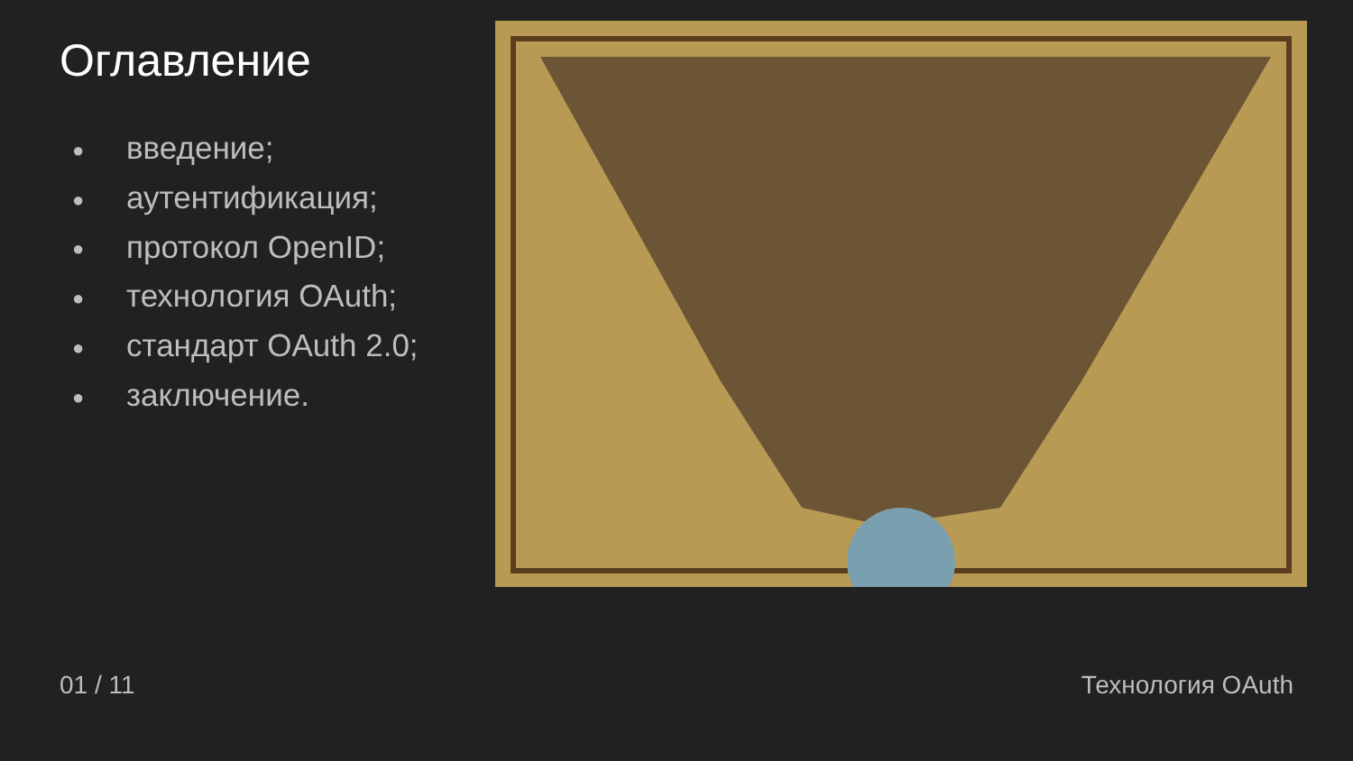Оглавление
● введение;
● аутентификация;
● протокол OpenID;
● технология OAuth;
● стандарт OAuth 2.0;
● заключение.
01 / 11 Технология OAuth